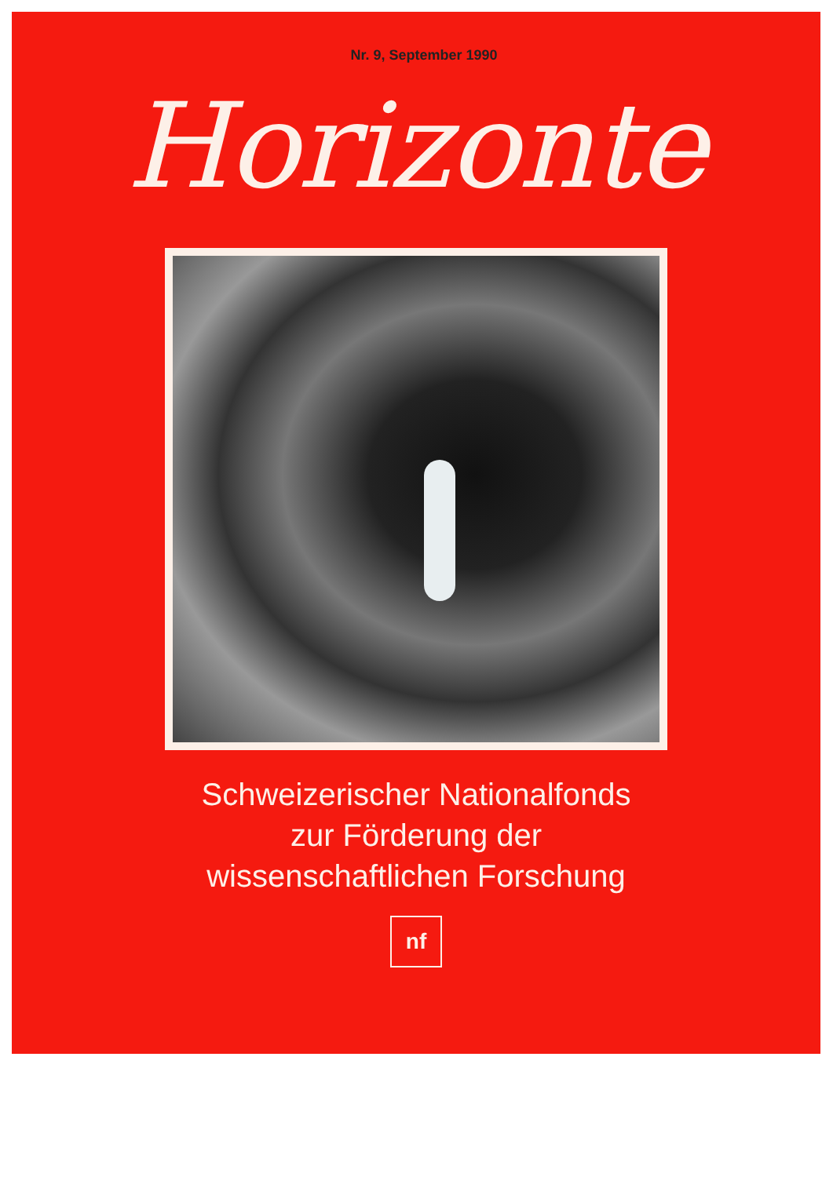Nr. 9, September 1990
Horizonte
Schweizerischer Nationalfonds
zur Förderung der
wissenschaftlichen Forschung
nf